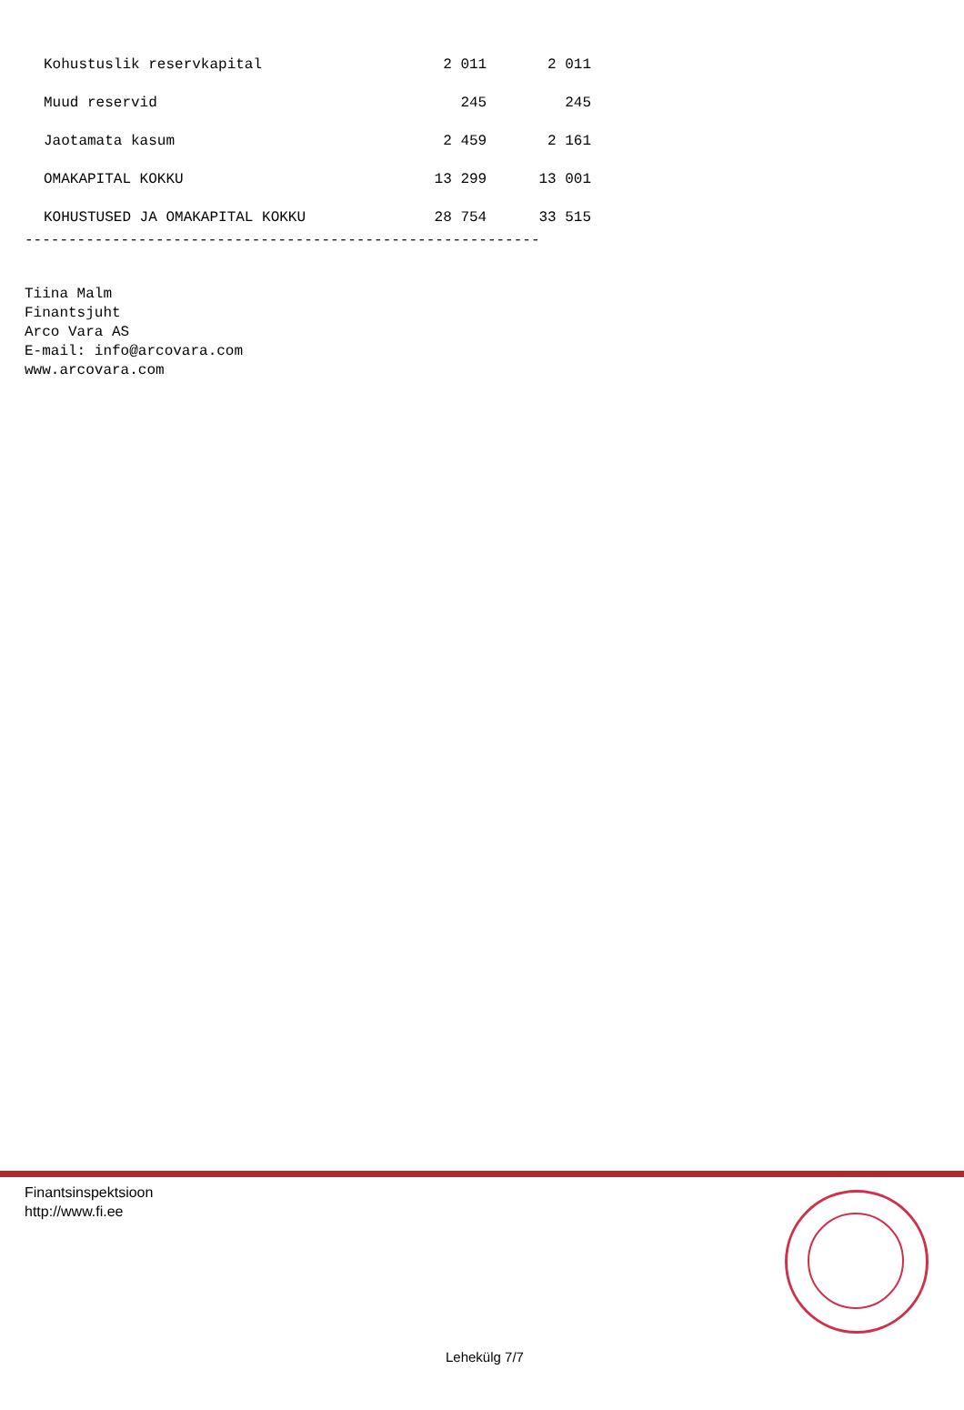| Kohustuslik reservkapital | 2 011 | 2 011 |
| Muud reservid | 245 | 245 |
| Jaotamata kasum | 2 459 | 2 161 |
| OMAKAPITAL KOKKU | 13 299 | 13 001 |
| KOHUSTUSED JA OMAKAPITAL KOKKU | 28 754 | 33 515 |
-----------------------------------------------------------
Tiina Malm
Finantsjuht
Arco Vara AS
E-mail: info@arcovara.com
www.arcovara.com
Finantsinspektsioon
http://www.fi.ee
Lehekülg 7/7